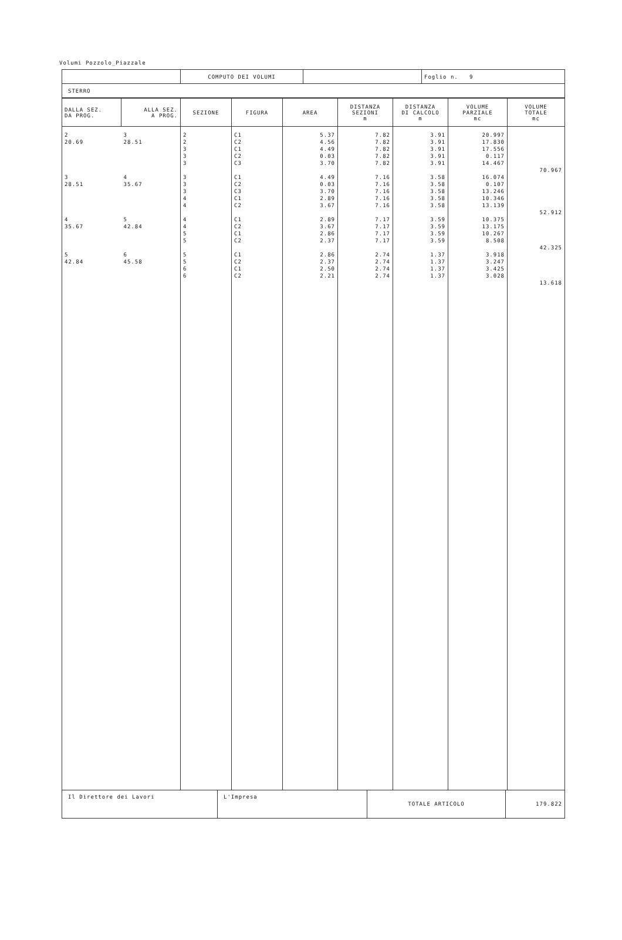Volumi Pozzolo_Piazzale
| | COMPUTO DEI VOLUMI | | Foglio n. 9 |
| STERRO | | | |
| DALLA SEZ. DA PROG. | ALLA SEZ. A PROG. | SEZIONE | FIGURA | AREA | DISTANZA SEZIONI m | DISTANZA DI CALCOLO m | VOLUME PARZIALE mc | VOLUME TOTALE mc |
| --- | --- | --- | --- | --- | --- | --- | --- | --- |
| 2 20.69 3 28.51 4 35.67 5 42.84 | 3 28.51 4 35.67 5 42.84 6 45.58 | 2 2 3 3 3 3 3 3 4 4 4 4 5 5 5 5 6 6 | C1 C2 C1 C2 C3 C1 C2 C3 C1 C2 C1 C2 C1 C2 C1 C2 C1 C2 | 5.37 4.56 4.49 0.03 3.70 4.49 0.03 3.70 2.89 3.67 2.89 3.67 2.86 2.37 2.86 2.37 2.50 2.21 | 7.82 7.82 7.82 7.82 7.82 7.16 7.16 7.16 7.16 7.16 7.17 7.17 7.17 7.17 2.74 2.74 2.74 2.74 | 3.91 3.91 3.91 3.91 3.91 3.58 3.58 3.58 3.58 3.58 3.59 3.59 3.59 3.59 1.37 1.37 1.37 1.37 | 20.997 17.830 17.556 0.117 14.467 16.074 0.107 13.246 10.346 13.139 10.375 13.175 10.267 8.508 3.918 3.247 3.425 3.028 | 70.967 52.912 42.325 13.618 |
| Il Direttore dei Lavori | L'Impresa | TOTALE ARTICOLO | 179.822 |